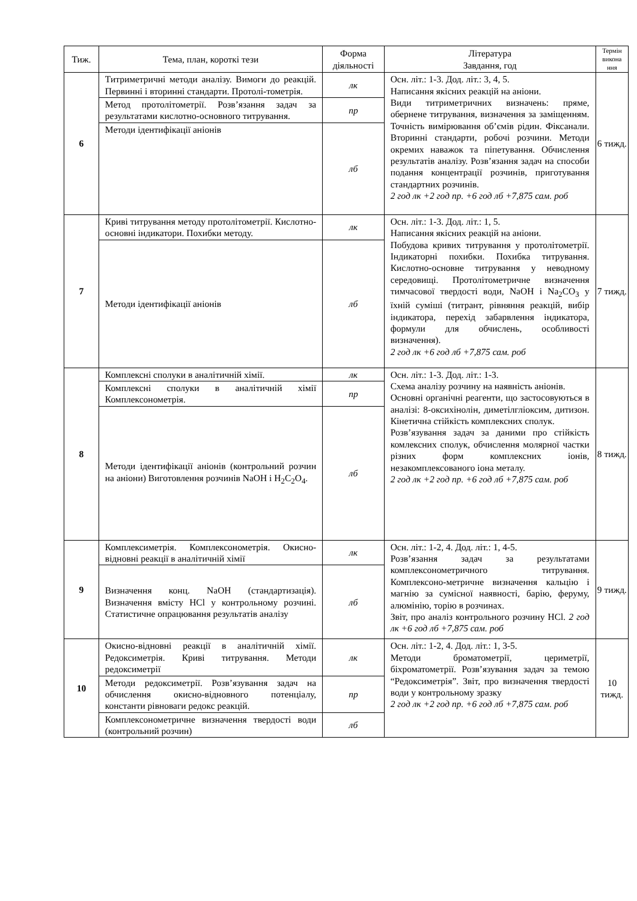| Тиж. | Тема, план, короткі тези | Форма діяльності | Література Завдання, год | Термін викона ння |
| --- | --- | --- | --- | --- |
| 6 | Титриметричні методи аналізу. Вимоги до реакцій. Первинні і вторинні стандарти. Протолі-тометрія. | лк | Осн. літ.: 1-3. Дод. літ.: 3, 4, 5. Написання якісних реакцій на аніони. Види титриметричних визначень: пряме, обернене титрування, визначення за заміщенням. Точність вимірювання об’ємів рідин. Фіксанали. Вторинні стандарти, робочі розчини. Методи окремих наважок та піпетування. Обчислення результатів аналізу. Розв’язання задач на способи подання концентрації розчинів, приготування стандартних розчинів. 2 год лк +2 год пр. +6 год лб +7,875 сам. роб | 6 тижд. |
| | Метод протолітометрії. Розв’язання задач за результатами кислотно-основного титрування. | пр | | |
| | Методи ідентифікації аніонів | лб | | |
| 7 | Криві титрування методу протолітометрії. Кислотно-основні індикатори. Похибки методу. | лк | Осн. літ.: 1-3. Дод. літ.: 1, 5. Написання якісних реакцій на аніони. Побудова кривих титрування у протолітометрії. Індикаторні похибки. Похибка титрування. Кислотно-основне титрування у неводному середовищі. Протолітометричне визначення тимчасової твердості води, NaOH і Na<sub>2</sub>CO<sub>3</sub> у їхній суміші (титрант, рівняння реакцій, вибір індикатора, перехід забарвлення індикатора, формули для обчислень, особливості визначення). 2 год лк +6 год лб +7,875 сам. роб | 7 тижд. |
| | Методи ідентифікації аніонів | лб | | |
| 8 | Комплексні сполуки в аналітичній хімії. | лк | Осн. літ.: 1-3. Дод. літ.: 1-3. Схема аналізу розчину на наявність аніонів. Основні органічні реагенти, що застосовуються в аналізі: 8-оксихінолін, диметілгліоксим, дитизон. Кінетична стійкість комплексних сполук. Розв’язування задач за даними про стійкість комлексних сполук, обчислення молярної частки різних форм комплексних іонів, незакомплексованого іона металу. 2 год лк +2 год пр. +6 год лб +7,875 сам. роб | 8 тижд. |
| | Комплексні сполуки в аналітичній хімії Комплексонометрія. | пр | | |
| | Методи ідентифікації аніонів (контрольний розчин на аніони) Виготовлення розчинів NaOH і H<sub>2</sub>C<sub>2</sub>O<sub>4</sub>. | лб | | |
| 9 | Комплексиметрія. Комплексонометрія. Окисно-відновні реакції в аналітичній хімії | лк | Осн. літ.: 1-2, 4. Дод. літ.: 1, 4-5. Розв’язання задач за результатами комплексонометричного титрування. Комплексоно-метричне визначення кальцію і магнію за сумісної наявності, барію, феруму, алюмінію, торію в розчинах. Звіт, про аналіз контрольного розчину HCl. 2 год лк +6 год лб +7,875 сам. роб | 9 тижд. |
| | Визначення конц. NaOH (стандартизація). Визначення вмісту HCl у контрольному розчині. Статистичне опрацювання результатів аналізу | лб | | |
| 10 | Окисно-відновні реакції в аналітичній хімії. Редоксиметрія. Криві титрування. Методи редоксиметрії | лк | Осн. літ.: 1-2, 4. Дод. літ.: 1, 3-5. Методи броматометрії, цериметрії, біхроматометрії. Розв’язування задач за темою “Редоксиметрія”. Звіт, про визначення твердості води у контрольному зразку 2 год лк +2 год пр. +6 год лб +7,875 сам. роб | 10 тижд. |
| | Методи редоксиметрії. Розв’язування задач на обчислення окисно-відновного потенціалу, константи рівноваги редокс реакцій. | пр | | |
| | Комплексонометричне визначення твердості води (контрольний розчин) | лб | | |